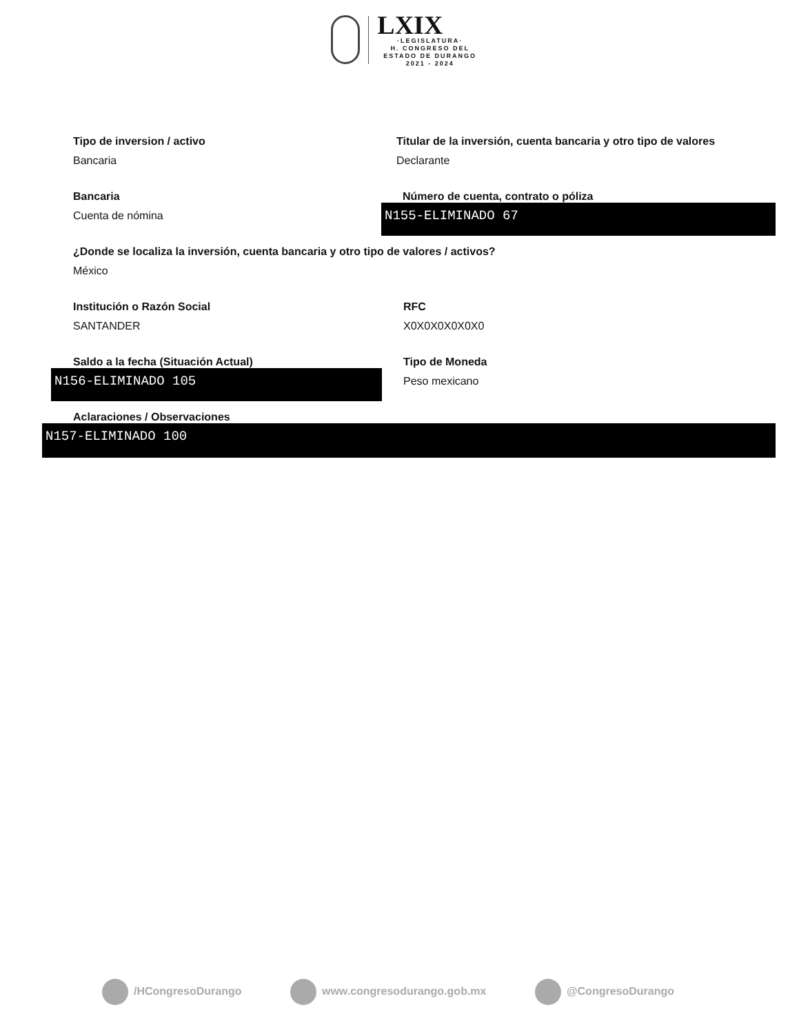LXIX
·LEGISLATURA·
H. CONGRESO DEL ESTADO DE DURANGO
2021 - 2024
Tipo de inversion / activo
Bancaria
Titular de la inversión, cuenta bancaria y otro tipo de valores
Declarante
Bancaria
Cuenta de nómina
Número de cuenta, contrato o póliza
N155-ELIMINADO 67
¿Donde se localiza la inversión, cuenta bancaria y otro tipo de valores / activos?
México
Institución o Razón Social
SANTANDER
RFC
X0X0X0X0X0X0
Saldo a la fecha (Situación Actual)
N156-ELIMINADO 105
Tipo de Moneda
Peso mexicano
Aclaraciones / Observaciones
N157-ELIMINADO 100
/HCongresoDurango www.congresodurango.gob.mx @CongresoDurango